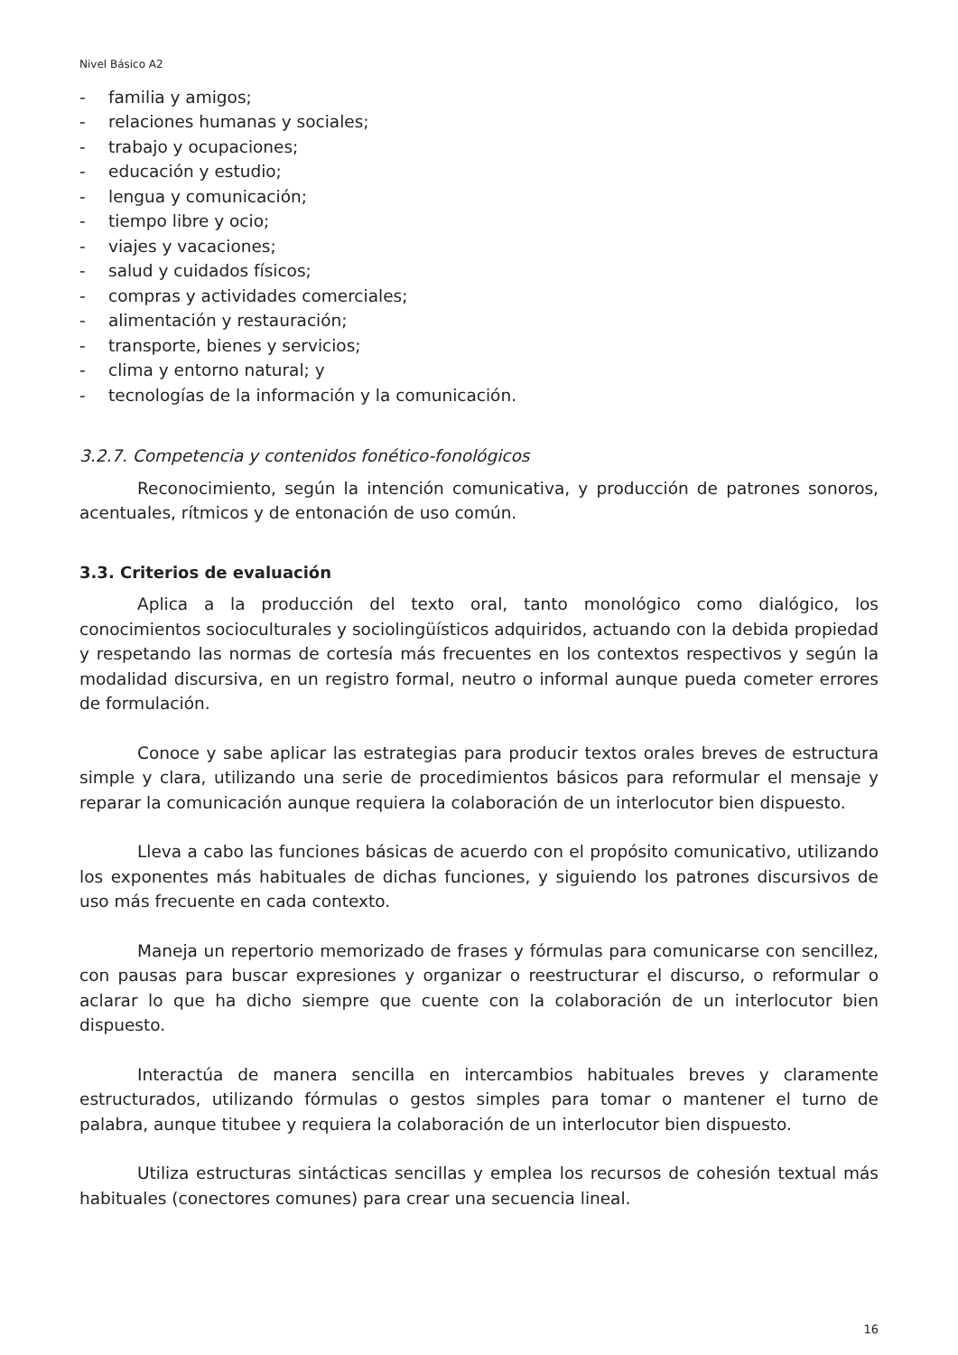Nivel Básico A2
- familia y amigos;
- relaciones humanas y sociales;
- trabajo y ocupaciones;
- educación y estudio;
- lengua y comunicación;
- tiempo libre y ocio;
- viajes y vacaciones;
- salud y cuidados físicos;
- compras y actividades comerciales;
- alimentación y restauración;
- transporte, bienes y servicios;
- clima y entorno natural; y
- tecnologías de la información y la comunicación.
3.2.7. Competencia y contenidos fonético-fonológicos
Reconocimiento, según la intención comunicativa, y producción de patrones sonoros, acentuales, rítmicos y de entonación de uso común.
3.3. Criterios de evaluación
Aplica a la producción del texto oral, tanto monológico como dialógico, los conocimientos socioculturales y sociolingüísticos adquiridos, actuando con la debida propiedad y respetando las normas de cortesía más frecuentes en los contextos respectivos y según la modalidad discursiva, en un registro formal, neutro o informal aunque pueda cometer errores de formulación.
Conoce y sabe aplicar las estrategias para producir textos orales breves de estructura simple y clara, utilizando una serie de procedimientos básicos para reformular el mensaje y reparar la comunicación aunque requiera la colaboración de un interlocutor bien dispuesto.
Lleva a cabo las funciones básicas de acuerdo con el propósito comunicativo, utilizando los exponentes más habituales de dichas funciones, y siguiendo los patrones discursivos de uso más frecuente en cada contexto.
Maneja un repertorio memorizado de frases y fórmulas para comunicarse con sencillez, con pausas para buscar expresiones y organizar o reestructurar el discurso, o reformular o aclarar lo que ha dicho siempre que cuente con la colaboración de un interlocutor bien dispuesto.
Interactúa de manera sencilla en intercambios habituales breves y claramente estructurados, utilizando fórmulas o gestos simples para tomar o mantener el turno de palabra, aunque titubee y requiera la colaboración de un interlocutor bien dispuesto.
Utiliza estructuras sintácticas sencillas y emplea los recursos de cohesión textual más habituales (conectores comunes) para crear una secuencia lineal.
16